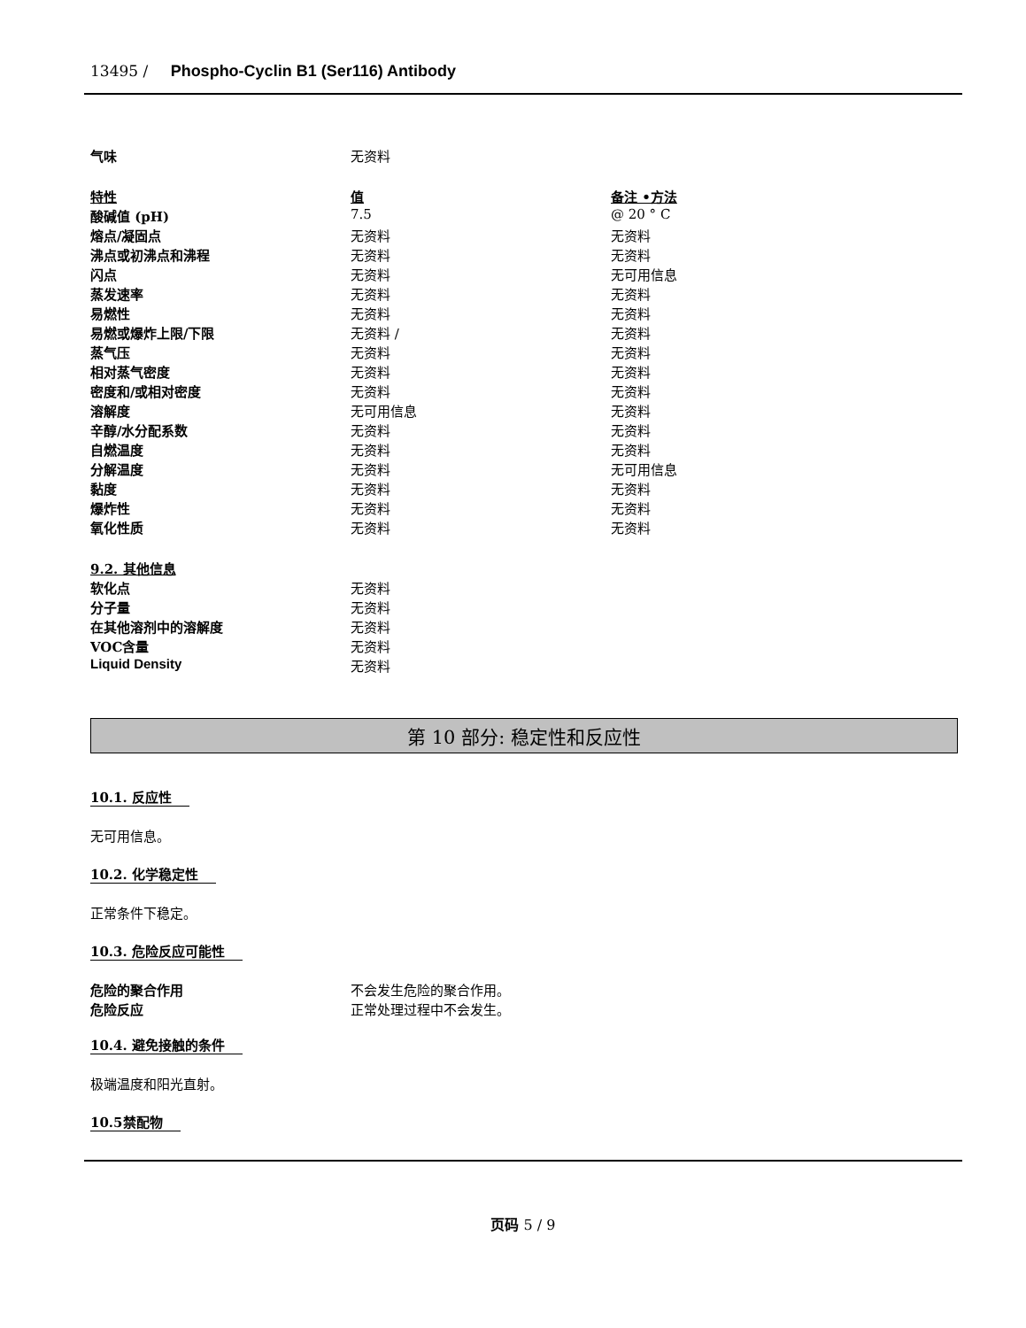13495 / Phospho-Cyclin B1 (Ser116) Antibody
| 气味 | 无资料 | |
| 特性 | 值 | 备注 •方法 |
| 酸碱值 (pH) | 7.5 | @ 20 ° C |
| 熔点/凝固点 | 无资料 | 无资料 |
| 沸点或初沸点和沸程 | 无资料 | 无资料 |
| 闪点 | 无资料 | 无可用信息 |
| 蒸发速率 | 无资料 | 无资料 |
| 易燃性 | 无资料 | 无资料 |
| 易燃或爆炸上限/下限 | 无资料 / | 无资料 |
| 蒸气压 | 无资料 | 无资料 |
| 相对蒸气密度 | 无资料 | 无资料 |
| 密度和/或相对密度 | 无资料 | 无资料 |
| 溶解度 | 无可用信息 | 无资料 |
| 辛醇/水分配系数 | 无资料 | 无资料 |
| 自燃温度 | 无资料 | 无资料 |
| 分解温度 | 无资料 | 无可用信息 |
| 黏度 | 无资料 | 无资料 |
| 爆炸性 | 无资料 | 无资料 |
| 氧化性质 | 无资料 | 无资料 |
| 9.2. 其他信息 | | |
| 软化点 | 无资料 | |
| 分子量 | 无资料 | |
| 在其他溶剂中的溶解度 | 无资料 | |
| VOC含量 | 无资料 | |
| Liquid Density | 无资料 | |
第 10 部分: 稳定性和反应性
10.1. 反应性
无可用信息。
10.2. 化学稳定性
正常条件下稳定。
10.3. 危险反应可能性
| 危险的聚合作用 | 不会发生危险的聚合作用。 |
| 危险反应 | 正常处理过程中不会发生。 |
10.4. 避免接触的条件
极端温度和阳光直射。
10.5禁配物
页码 5 / 9